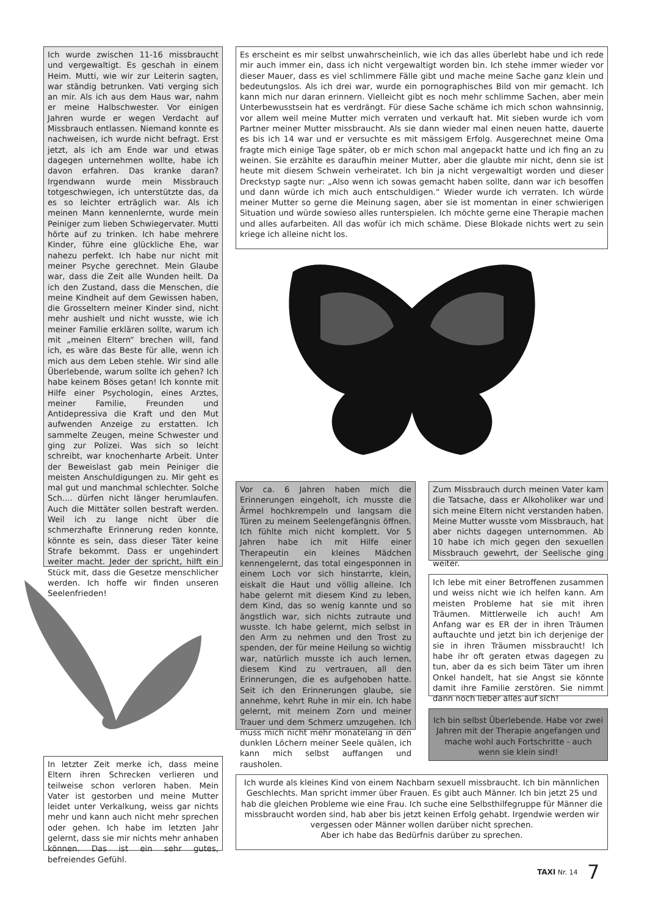Ich wurde zwischen 11-16 missbraucht und vergewaltigt. Es geschah in einem Heim. Mutti, wie wir zur Leiterin sagten, war ständig betrunken. Vati verging sich an mir. Als ich aus dem Haus war, nahm er meine Halbschwester. Vor einigen Jahren wurde er wegen Verdacht auf Missbrauch entlassen. Niemand konnte es nachweisen, ich wurde nicht befragt. Erst jetzt, als ich am Ende war und etwas dagegen unternehmen wollte, habe ich davon erfahren. Das kranke daran? Irgendwann wurde mein Missbrauch totgeschwiegen, ich unterstützte das, da es so leichter erträglich war. Als ich meinen Mann kennenlernte, wurde mein Peiniger zum lieben Schwiegervater. Mutti hörte auf zu trinken. Ich habe mehrere Kinder, führe eine glückliche Ehe, war nahezu perfekt. Ich habe nur nicht mit meiner Psyche gerechnet. Mein Glaube war, dass die Zeit alle Wunden heilt. Da ich den Zustand, dass die Menschen, die meine Kindheit auf dem Gewissen haben, die Grosseltern meiner Kinder sind, nicht mehr aushielt und nicht wusste, wie ich meiner Familie erklären sollte, warum ich mit „meinen Eltern“ brechen will, fand ich, es wäre das Beste für alle, wenn ich mich aus dem Leben stehle. Wir sind alle Überlebende, warum sollte ich gehen? Ich habe keinem Böses getan! Ich konnte mit Hilfe einer Psychologin, eines Arztes, meiner Familie, Freunden und Antidepressiva die Kraft und den Mut aufwenden Anzeige zu erstatten. Ich sammelte Zeugen, meine Schwester und ging zur Polizei. Was sich so leicht schreibt, war knochenharte Arbeit. Unter der Beweislast gab mein Peiniger die meisten Anschuldigungen zu. Mir geht es mal gut und manchmal schlechter. Solche Sch.... dürfen nicht länger herumlaufen. Auch die Mittäter sollen bestraft werden. Weil ich zu lange nicht über die schmerzhafte Erinnerung reden konnte, könnte es sein, dass dieser Täter keine Strafe bekommt. Dass er ungehindert weiter macht. Jeder der spricht, hilft ein Stück mit, dass die Gesetze menschlicher werden. Ich hoffe wir finden unseren Seelenfrieden!
Es erscheint es mir selbst unwahrscheinlich, wie ich das alles überlebt habe und ich rede mir auch immer ein, dass ich nicht vergewaltigt worden bin. Ich stehe immer wieder vor dieser Mauer, dass es viel schlimmere Fälle gibt und mache meine Sache ganz klein und bedeutungslos. Als ich drei war, wurde ein pornographisches Bild von mir gemacht. Ich kann mich nur daran erinnern. Vielleicht gibt es noch mehr schlimme Sachen, aber mein Unterbewusstsein hat es verdrängt. Für diese Sache schäme ich mich schon wahnsinnig, vor allem weil meine Mutter mich verraten und verkauft hat. Mit sieben wurde ich vom Partner meiner Mutter missbraucht. Als sie dann wieder mal einen neuen hatte, dauerte es bis ich 14 war und er versuchte es mit mässigem Erfolg. Ausgerechnet meine Oma fragte mich einige Tage später, ob er mich schon mal angepackt hatte und ich fing an zu weinen. Sie erzählte es daraufhin meiner Mutter, aber die glaubte mir nicht, denn sie ist heute mit diesem Schwein verheiratet. Ich bin ja nicht vergewaltigt worden und dieser Dreckstyp sagte nur: „Also wenn ich sowas gemacht haben sollte, dann war ich besoffen und dann würde ich mich auch entschuldigen.“ Wieder wurde ich verraten. Ich würde meiner Mutter so gerne die Meinung sagen, aber sie ist momentan in einer schwierigen Situation und würde sowieso alles runterspielen. Ich möchte gerne eine Therapie machen und alles aufarbeiten. All das wofür ich mich schäme. Diese Blokade nichts wert zu sein kriege ich alleine nicht los.
Vor ca. 6 Jahren haben mich die Erinnerungen eingeholt, ich musste die Ärmel hochkrempeln und langsam die Türen zu meinem Seelengefängnis öffnen. Ich fühlte mich nicht komplett. Vor 5 Jahren habe ich mit Hilfe einer Therapeutin ein kleines Mädchen kennengelernt, das total eingesponnen in einem Loch vor sich hinstarrte, klein, eiskalt die Haut und völlig alleine. Ich habe gelernt mit diesem Kind zu leben, dem Kind, das so wenig kannte und so ängstlich war, sich nichts zutraute und wusste. Ich habe gelernt, mich selbst in den Arm zu nehmen und den Trost zu spenden, der für meine Heilung so wichtig war, natürlich musste ich auch lernen, diesem Kind zu vertrauen, all den Erinnerungen, die es aufgehoben hatte. Seit ich den Erinnerungen glaube, sie annehme, kehrt Ruhe in mir ein. Ich habe gelernt, mit meinem Zorn und meiner Trauer und dem Schmerz umzugehen. Ich muss mich nicht mehr monatelang in den dunklen Löchern meiner Seele quälen, ich kann mich selbst auffangen und rausholen.
Zum Missbrauch durch meinen Vater kam die Tatsache, dass er Alkoholiker war und sich meine Eltern nicht verstanden haben. Meine Mutter wusste vom Missbrauch, hat aber nichts dagegen unternommen. Ab 10 habe ich mich gegen den sexuellen Missbrauch gewehrt, der Seelische ging weiter.
Ich lebe mit einer Betroffenen zusammen und weiss nicht wie ich helfen kann. Am meisten Probleme hat sie mit ihren Träumen. Mittlerweile ich auch! Am Anfang war es ER der in ihren Träumen auftauchte und jetzt bin ich derjenige der sie in ihren Träumen missbraucht! Ich habe ihr oft geraten etwas dagegen zu tun, aber da es sich beim Täter um ihren Onkel handelt, hat sie Angst sie könnte damit ihre Familie zerstören. Sie nimmt dann noch lieber alles auf sich!
Ich bin selbst Überlebende. Habe vor zwei Jahren mit der Therapie angefangen und mache wohl auch Fortschritte - auch wenn sie klein sind!
In letzter Zeit merke ich, dass meine Eltern ihren Schrecken verlieren und teilweise schon verloren haben. Mein Vater ist gestorben und meine Mutter leidet unter Verkalkung, weiss gar nichts mehr und kann auch nicht mehr sprechen oder gehen. Ich habe im letzten Jahr gelernt, dass sie mir nichts mehr anhaben können. Das ist ein sehr gutes, befreiendes Gefühl.
Ich wurde als kleines Kind von einem Nachbarn sexuell missbraucht. Ich bin männlichen Geschlechts. Man spricht immer über Frauen. Es gibt auch Männer. Ich bin jetzt 25 und hab die gleichen Probleme wie eine Frau. Ich suche eine Selbsthilfegruppe für Männer die missbraucht worden sind, hab aber bis jetzt keinen Erfolg gehabt. Irgendwie werden wir vergessen oder Männer wollen darüber nicht sprechen.
Aber ich habe das Bedürfnis darüber zu sprechen.
TAXI Nr. 14 7